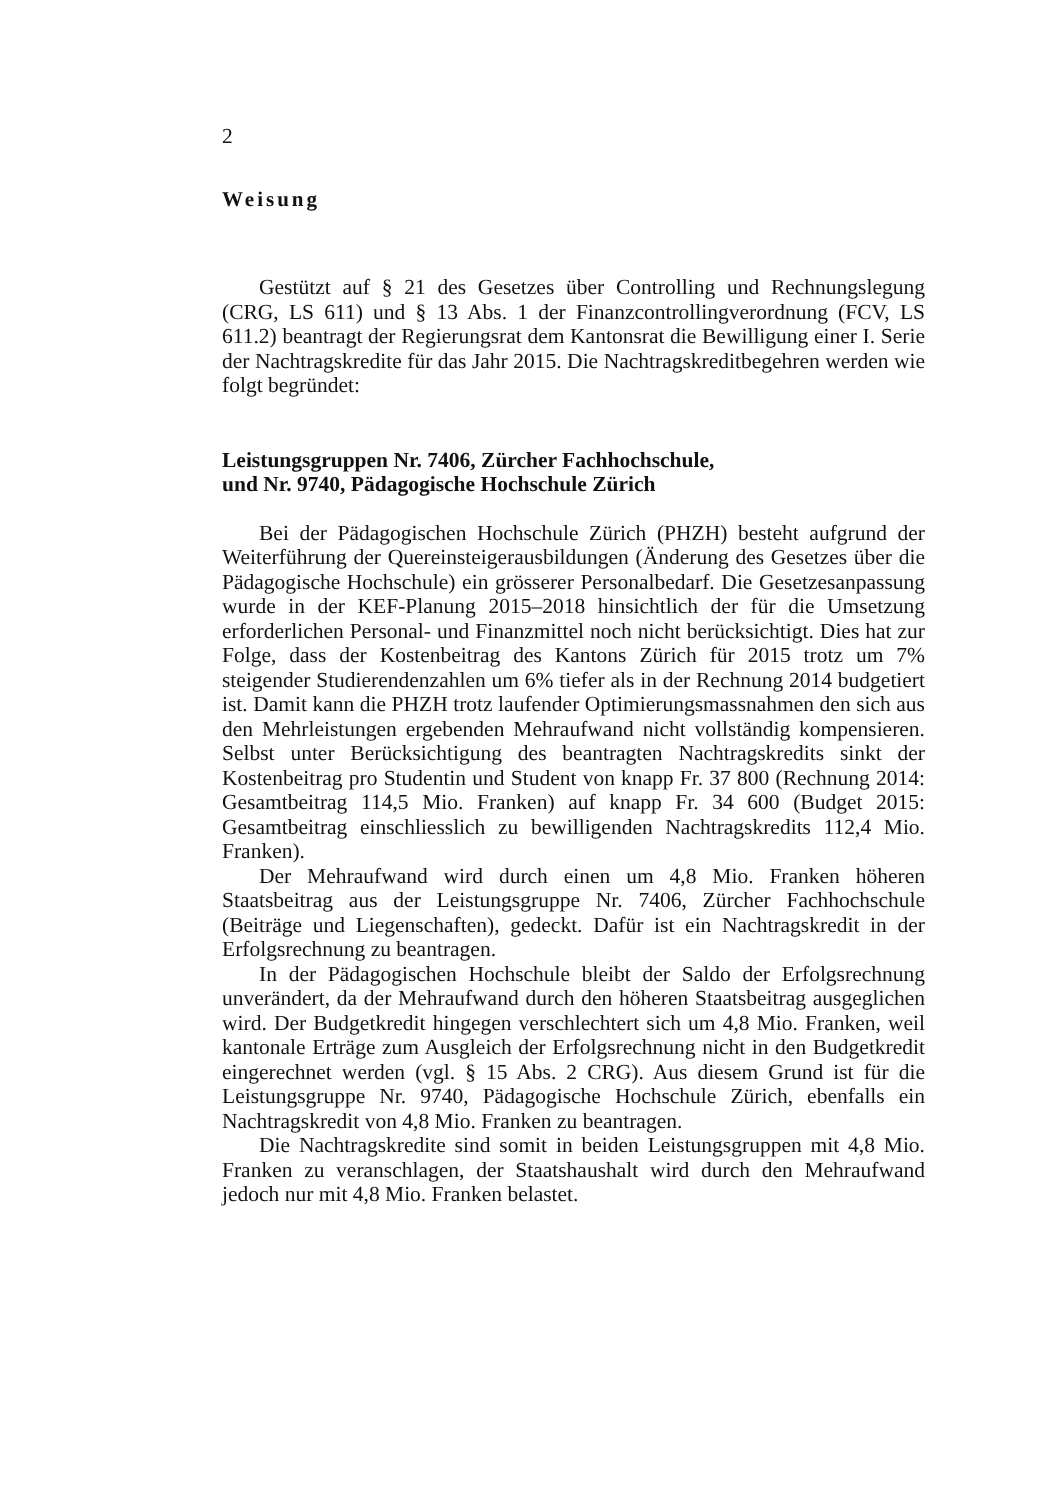2
Weisung
Gestützt auf § 21 des Gesetzes über Controlling und Rechnungslegung (CRG, LS 611) und § 13 Abs. 1 der Finanzcontrollingverordnung (FCV, LS 611.2) beantragt der Regierungsrat dem Kantonsrat die Bewilligung einer I. Serie der Nachtragskredite für das Jahr 2015. Die Nachtragskreditbegehren werden wie folgt begründet:
Leistungsgruppen Nr. 7406, Zürcher Fachhochschule,
und Nr. 9740, Pädagogische Hochschule Zürich
Bei der Pädagogischen Hochschule Zürich (PHZH) besteht aufgrund der Weiterführung der Quereinsteigerausbildungen (Änderung des Gesetzes über die Pädagogische Hochschule) ein grösserer Personalbedarf. Die Gesetzesanpassung wurde in der KEF-Planung 2015–2018 hinsichtlich der für die Umsetzung erforderlichen Personal- und Finanzmittel noch nicht berücksichtigt. Dies hat zur Folge, dass der Kostenbeitrag des Kantons Zürich für 2015 trotz um 7% steigender Studierendenzahlen um 6% tiefer als in der Rechnung 2014 budgetiert ist. Damit kann die PHZH trotz laufender Optimierungsmassnahmen den sich aus den Mehrleistungen ergebenden Mehraufwand nicht vollständig kompensieren. Selbst unter Berücksichtigung des beantragten Nachtragskredits sinkt der Kostenbeitrag pro Studentin und Student von knapp Fr. 37 800 (Rechnung 2014: Gesamtbeitrag 114,5 Mio. Franken) auf knapp Fr. 34 600 (Budget 2015: Gesamtbeitrag einschliesslich zu bewilligenden Nachtragskredits 112,4 Mio. Franken).
Der Mehraufwand wird durch einen um 4,8 Mio. Franken höheren Staatsbeitrag aus der Leistungsgruppe Nr. 7406, Zürcher Fachhochschule (Beiträge und Liegenschaften), gedeckt. Dafür ist ein Nachtragskredit in der Erfolgsrechnung zu beantragen.
In der Pädagogischen Hochschule bleibt der Saldo der Erfolgsrechnung unverändert, da der Mehraufwand durch den höheren Staatsbeitrag ausgeglichen wird. Der Budgetkredit hingegen verschlechtert sich um 4,8 Mio. Franken, weil kantonale Erträge zum Ausgleich der Erfolgsrechnung nicht in den Budgetkredit eingerechnet werden (vgl. § 15 Abs. 2 CRG). Aus diesem Grund ist für die Leistungsgruppe Nr. 9740, Pädagogische Hochschule Zürich, ebenfalls ein Nachtragskredit von 4,8 Mio. Franken zu beantragen.
Die Nachtragskredite sind somit in beiden Leistungsgruppen mit 4,8 Mio. Franken zu veranschlagen, der Staatshaushalt wird durch den Mehraufwand jedoch nur mit 4,8 Mio. Franken belastet.